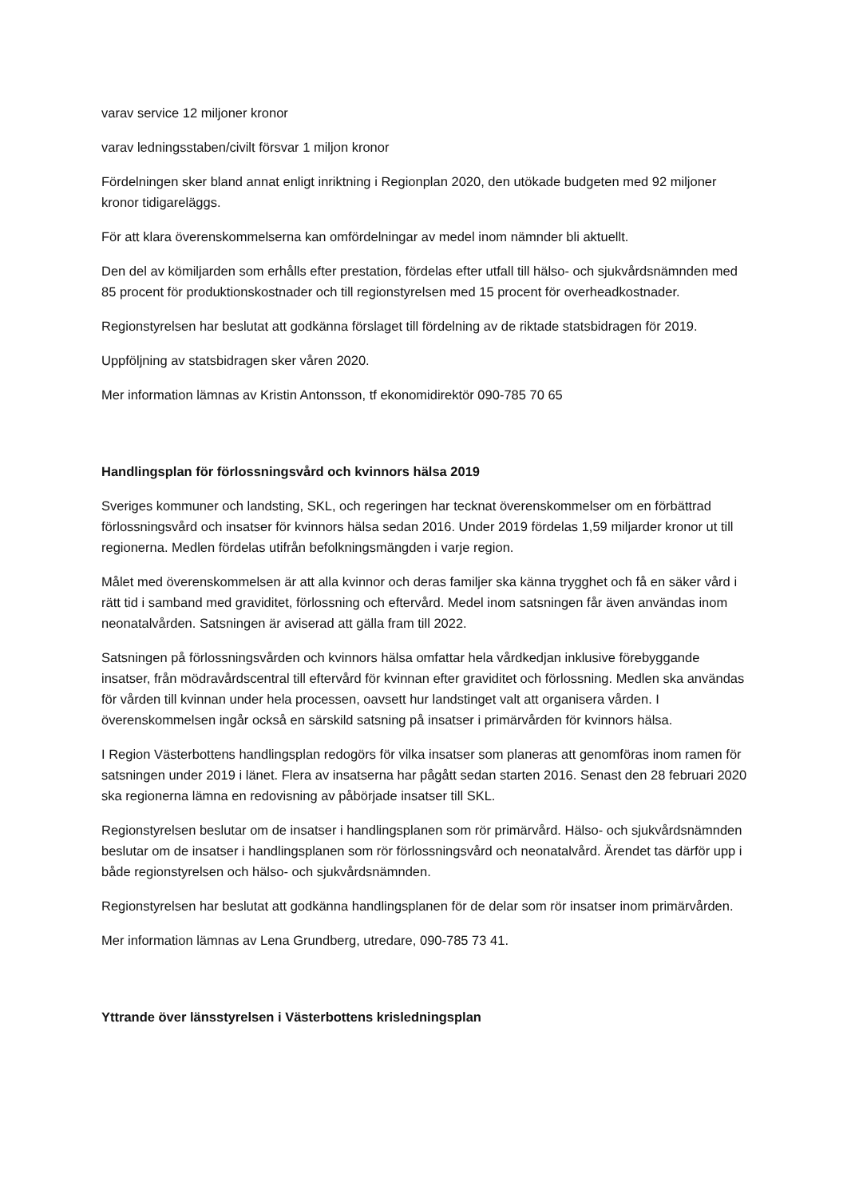varav service 12 miljoner kronor
varav ledningsstaben/civilt försvar 1 miljon kronor
Fördelningen sker bland annat enligt inriktning i Regionplan 2020, den utökade budgeten med 92 miljoner kronor tidigareläggs.
För att klara överenskommelserna kan omfördelningar av medel inom nämnder bli aktuellt.
Den del av kömiljarden som erhålls efter prestation, fördelas efter utfall till hälso- och sjukvårdsnämnden med 85 procent för produktionskostnader och till regionstyrelsen med 15 procent för overheadkostnader.
Regionstyrelsen har beslutat att godkänna förslaget till fördelning av de riktade statsbidragen för 2019.
Uppföljning av statsbidragen sker våren 2020.
Mer information lämnas av Kristin Antonsson, tf ekonomidirektör 090-785 70 65
Handlingsplan för förlossningsvård och kvinnors hälsa 2019
Sveriges kommuner och landsting, SKL, och regeringen har tecknat överenskommelser om en förbättrad förlossningsvård och insatser för kvinnors hälsa sedan 2016. Under 2019 fördelas 1,59 miljarder kronor ut till regionerna. Medlen fördelas utifrån befolkningsmängden i varje region.
Målet med överenskommelsen är att alla kvinnor och deras familjer ska känna trygghet och få en säker vård i rätt tid i samband med graviditet, förlossning och eftervård. Medel inom satsningen får även användas inom neonatalvården. Satsningen är aviserad att gälla fram till 2022.
Satsningen på förlossningsvården och kvinnors hälsa omfattar hela vårdkedjan inklusive förebyggande insatser, från mödravårdscentral till eftervård för kvinnan efter graviditet och förlossning. Medlen ska användas för vården till kvinnan under hela processen, oavsett hur landstinget valt att organisera vården. I överenskommelsen ingår också en särskild satsning på insatser i primärvården för kvinnors hälsa.
I Region Västerbottens handlingsplan redogörs för vilka insatser som planeras att genomföras inom ramen för satsningen under 2019 i länet. Flera av insatserna har pågått sedan starten 2016. Senast den 28 februari 2020 ska regionerna lämna en redovisning av påbörjade insatser till SKL.
Regionstyrelsen beslutar om de insatser i handlingsplanen som rör primärvård. Hälso- och sjukvårdsnämnden beslutar om de insatser i handlingsplanen som rör förlossningsvård och neonatalvård. Ärendet tas därför upp i både regionstyrelsen och hälso- och sjukvårdsnämnden.
Regionstyrelsen har beslutat att godkänna handlingsplanen för de delar som rör insatser inom primärvården.
Mer information lämnas av Lena Grundberg, utredare, 090-785 73 41.
Yttrande över länsstyrelsen i Västerbottens krisledningsplan